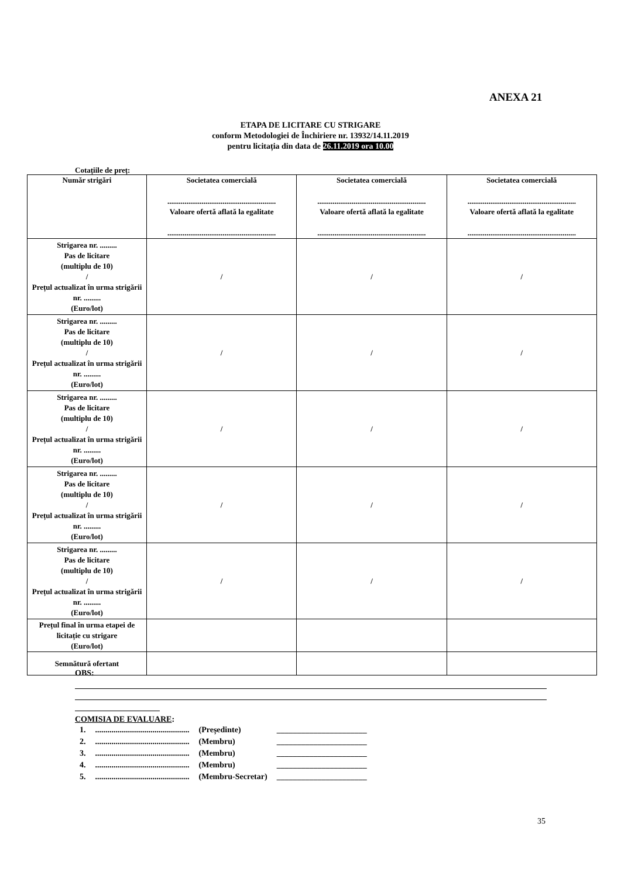ANEXA 21
ETAPA DE LICITARE CU STRIGARE
conform Metodologiei de Închiriere nr. 13932/14.11.2019
pentru licitația din data de 26.11.2019 ora 10.00
Cotațiile de preț:
| Număr strigări | Societatea comercială ......................................................... Valoare ofertă aflată la egalitate ......................................................... | Societatea comercială ......................................................... Valoare ofertă aflată la egalitate ......................................................... | Societatea comercială ......................................................... Valoare ofertă aflată la egalitate ......................................................... |
| --- | --- | --- | --- |
| Strigarea nr. ......... Pas de licitare (multiplu de 10) / Prețul actualizat în urma strigării nr. ......... (Euro/lot) | / | / | / |
| Strigarea nr. ......... Pas de licitare (multiplu de 10) / Prețul actualizat în urma strigării nr. ......... (Euro/lot) | / | / | / |
| Strigarea nr. ......... Pas de licitare (multiplu de 10) / Prețul actualizat în urma strigării nr. ......... (Euro/lot) | / | / | / |
| Strigarea nr. ......... Pas de licitare (multiplu de 10) / Prețul actualizat în urma strigării nr. ......... (Euro/lot) | / | / | / |
| Strigarea nr. ......... Pas de licitare (multiplu de 10) / Prețul actualizat în urma strigării nr. ......... (Euro/lot) | / | / | / |
| Prețul final în urma etapei de licitație cu strigare (Euro/lot) | | | |
| Semnătură ofertant | | | |
OBS:
COMISIA DE EVALUARE:
| 1. | .............................................. | (Președinte) | ______________________ |
| 2. | .............................................. | (Membru) | ______________________ |
| 3. | .............................................. | (Membru) | ______________________ |
| 4. | .............................................. | (Membru) | ______________________ |
| 5. | .............................................. | (Membru-Secretar) | ______________________ |
35